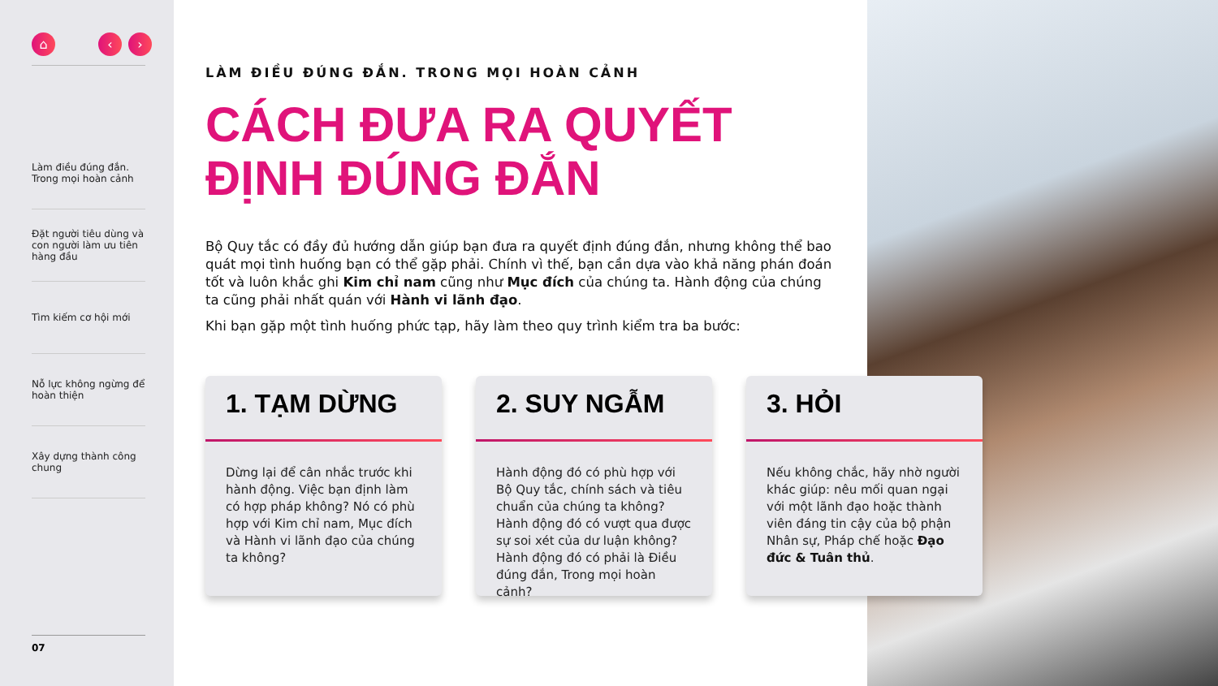⌂ ‹ ›
Làm điều đúng đắn.
Trong mọi hoàn cảnh
Đặt người tiêu dùng và con người làm ưu tiên hàng đầu
Tìm kiếm cơ hội mới
Nỗ lực không ngừng để hoàn thiện
Xây dựng thành công chung
07
LÀM ĐIỀU ĐÚNG ĐẮN. TRONG MỌI HOÀN CẢNH
CÁCH ĐƯA RA QUYẾT
ĐỊNH ĐÚNG ĐẮN
Bộ Quy tắc có đầy đủ hướng dẫn giúp bạn đưa ra quyết định đúng đắn, nhưng không thể bao quát mọi tình huống bạn có thể gặp phải. Chính vì thế, bạn cần dựa vào khả năng phán đoán tốt và luôn khắc ghi Kim chỉ nam cũng như Mục đích của chúng ta. Hành động của chúng ta cũng phải nhất quán với Hành vi lãnh đạo.
Khi bạn gặp một tình huống phức tạp, hãy làm theo quy trình kiểm tra ba bước:
1. TẠM DỪNG
Dừng lại để cân nhắc trước khi hành động. Việc bạn định làm có hợp pháp không? Nó có phù hợp với Kim chỉ nam, Mục đích và Hành vi lãnh đạo của chúng ta không?
2. SUY NGẪM
Hành động đó có phù hợp với Bộ Quy tắc, chính sách và tiêu chuẩn của chúng ta không? Hành động đó có vượt qua được sự soi xét của dư luận không? Hành động đó có phải là Điều đúng đắn, Trong mọi hoàn cảnh?
3. HỎI
Nếu không chắc, hãy nhờ người khác giúp: nêu mối quan ngại với một lãnh đạo hoặc thành viên đáng tin cậy của bộ phận Nhân sự, Pháp chế hoặc Đạo đức & Tuân thủ.